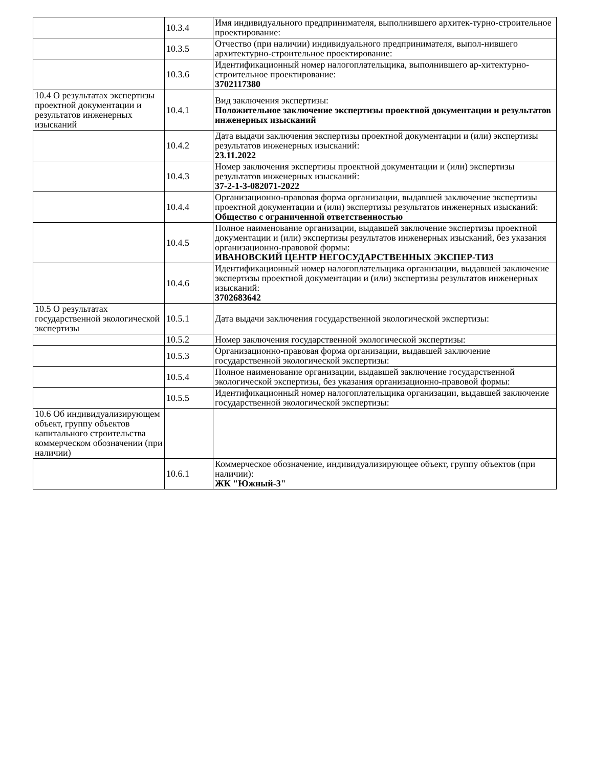| | 10.3.4 | Имя индивидуального предпринимателя, выполнившего архитек-турно-строительное проектирование: |
| | 10.3.5 | Отчество (при наличии) индивидуального предпринимателя, выпол-нившего архитектурно-строительное проектирование: |
| | 10.3.6 | Идентификационный номер налогоплательщика, выполнившего ар-хитектурно-строительное проектирование: 3702117380 |
| 10.4 О результатах экспертизы проектной документации и результатов инженерных изысканий | 10.4.1 | Вид заключения экспертизы: Положительное заключение экспертизы проектной документации и результатов инженерных изысканий |
| | 10.4.2 | Дата выдачи заключения экспертизы проектной документации и (или) экспертизы результатов инженерных изысканий: 23.11.2022 |
| | 10.4.3 | Номер заключения экспертизы проектной документации и (или) экспертизы результатов инженерных изысканий: 37-2-1-3-082071-2022 |
| | 10.4.4 | Организационно-правовая форма организации, выдавшей заключение экспертизы проектной документации и (или) экспертизы результатов инженерных изысканий: Общество с ограниченной ответственностью |
| | 10.4.5 | Полное наименование организации, выдавшей заключение экспертизы проектной документации и (или) экспертизы результатов инженерных изысканий, без указания организационно-правовой формы: ИВАНОВСКИЙ ЦЕНТР НЕГОСУДАРСТВЕННЫХ ЭКСПЕР-ТИЗ |
| | 10.4.6 | Идентификационный номер налогоплательщика организации, выдавшей заключение экспертизы проектной документации и (или) экспертизы результатов инженерных изысканий: 3702683642 |
| 10.5 О результатах государственной экологической экспертизы | 10.5.1 | Дата выдачи заключения государственной экологической экспертизы: |
| | 10.5.2 | Номер заключения государственной экологической экспертизы: |
| | 10.5.3 | Организационно-правовая форма организации, выдавшей заключение государственной экологической экспертизы: |
| | 10.5.4 | Полное наименование организации, выдавшей заключение государственной экологической экспертизы, без указания организационно-правовой формы: |
| | 10.5.5 | Идентификационный номер налогоплательщика организации, выдавшей заключение государственной экологической экспертизы: |
| 10.6 Об индивидуализирующем объект, группу объектов капитального строительства коммерческом обозначении (при наличии) | | |
| | 10.6.1 | Коммерческое обозначение, индивидуализирующее объект, группу объектов (при наличии): ЖК "Южный-3" |